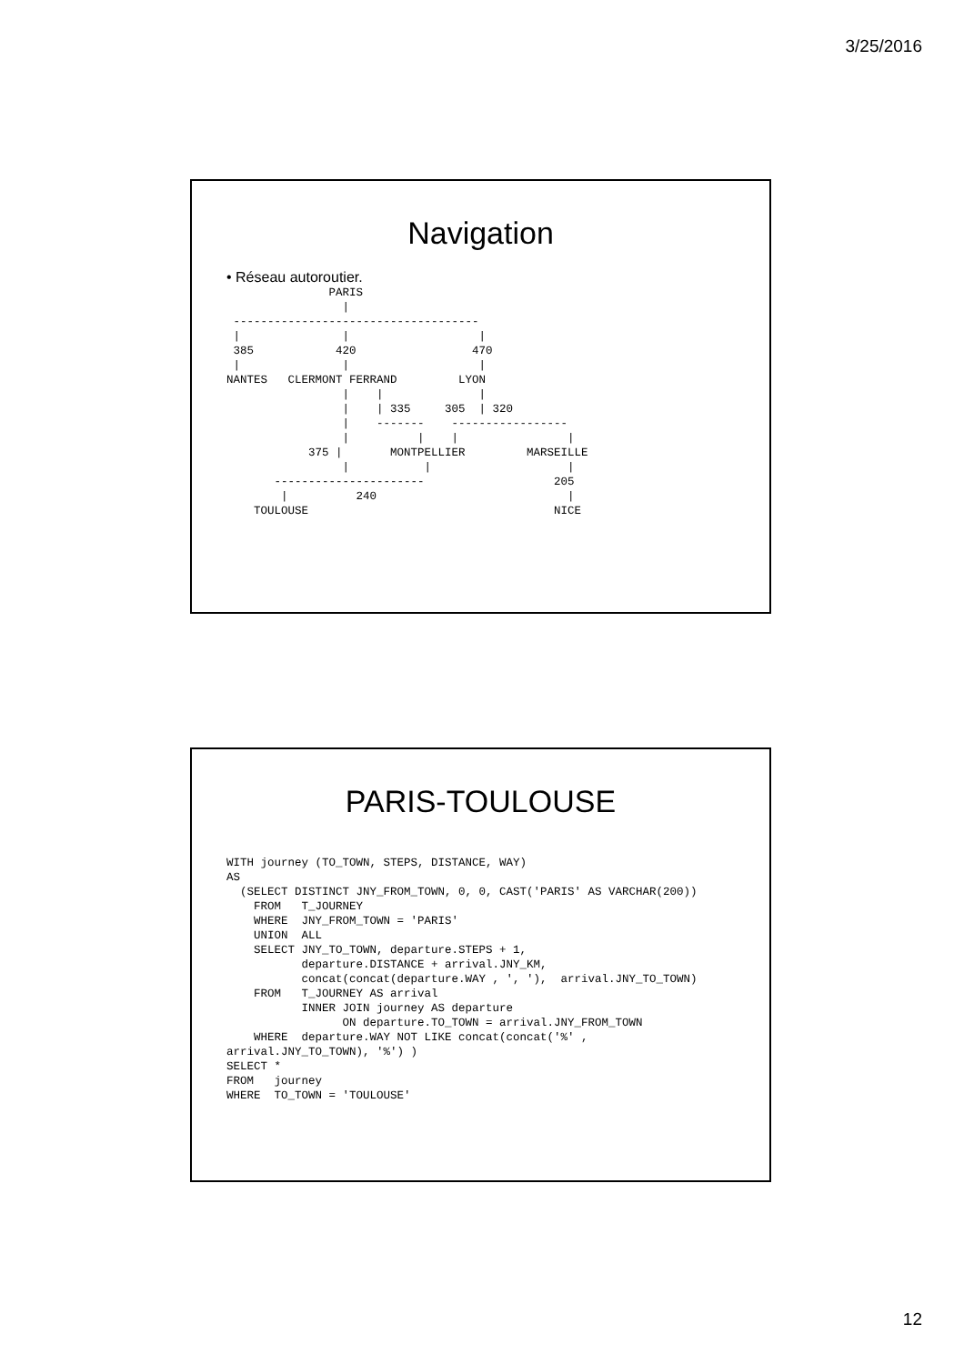3/25/2016
Navigation
• Réseau autoroutier.
               PARIS
                 |
 ------------------------------------
 |               |                   |
 385            420                 470
 |               |                   |
NANTES   CLERMONT FERRAND         LYON
                 |    |              |
                 |    | 335     305  | 320
                 |    -------    -----------------
                 |          |    |                |
            375 |       MONTPELLIER         MARSEILLE
                 |           |                    |
       ----------------------                   205
        |          240                            |
    TOULOUSE                                    NICE
PARIS-TOULOUSE
WITH journey (TO_TOWN, STEPS, DISTANCE, WAY)
AS
  (SELECT DISTINCT JNY_FROM_TOWN, 0, 0, CAST('PARIS' AS VARCHAR(200))
    FROM   T_JOURNEY
    WHERE  JNY_FROM_TOWN = 'PARIS'
    UNION  ALL
    SELECT JNY_TO_TOWN, departure.STEPS + 1,
           departure.DISTANCE + arrival.JNY_KM,
           concat(concat(departure.WAY , ', '),  arrival.JNY_TO_TOWN)
    FROM   T_JOURNEY AS arrival
           INNER JOIN journey AS departure
                 ON departure.TO_TOWN = arrival.JNY_FROM_TOWN
    WHERE  departure.WAY NOT LIKE concat(concat('%' ,
arrival.JNY_TO_TOWN), '%') )
SELECT *
FROM   journey
WHERE  TO_TOWN = 'TOULOUSE'
12